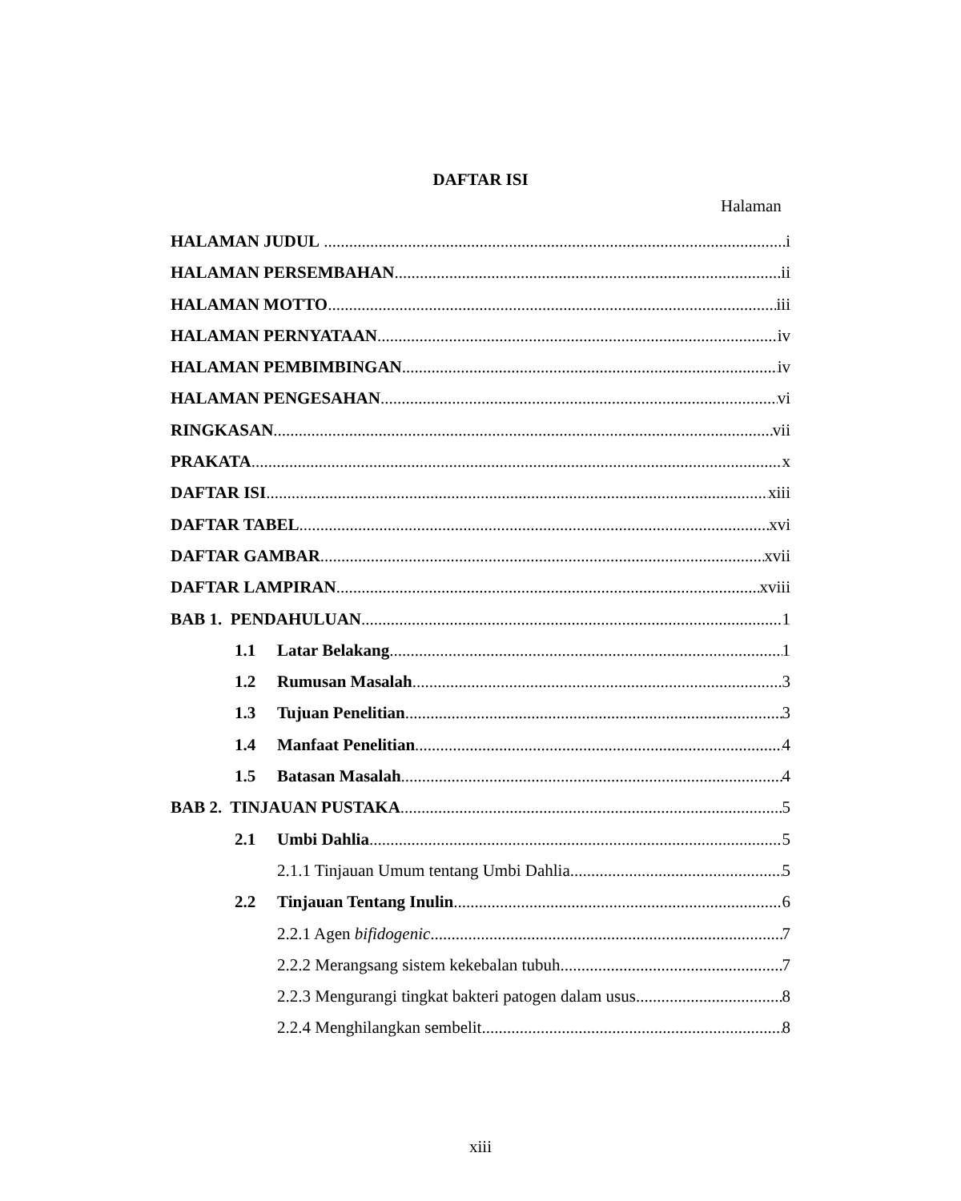DAFTAR ISI
Halaman
HALAMAN JUDUL i
HALAMAN PERSEMBAHAN ii
HALAMAN MOTTO iii
HALAMAN PERNYATAAN iv
HALAMAN PEMBIMBINGAN iv
HALAMAN PENGESAHAN vi
RINGKASAN vii
PRAKATA x
DAFTAR ISI xiii
DAFTAR TABEL xvi
DAFTAR GAMBAR xvii
DAFTAR LAMPIRAN xviii
BAB 1. PENDAHULUAN 1
1.1 Latar Belakang 1
1.2 Rumusan Masalah 3
1.3 Tujuan Penelitian 3
1.4 Manfaat Penelitian 4
1.5 Batasan Masalah 4
BAB 2. TINJAUAN PUSTAKA 5
2.1 Umbi Dahlia 5
2.1.1 Tinjauan Umum tentang Umbi Dahlia 5
2.2 Tinjauan Tentang Inulin 6
2.2.1 Agen bifidogenic 7
2.2.2 Merangsang sistem kekebalan tubuh 7
2.2.3 Mengurangi tingkat bakteri patogen dalam usus 8
2.2.4 Menghilangkan sembelit 8
xiii